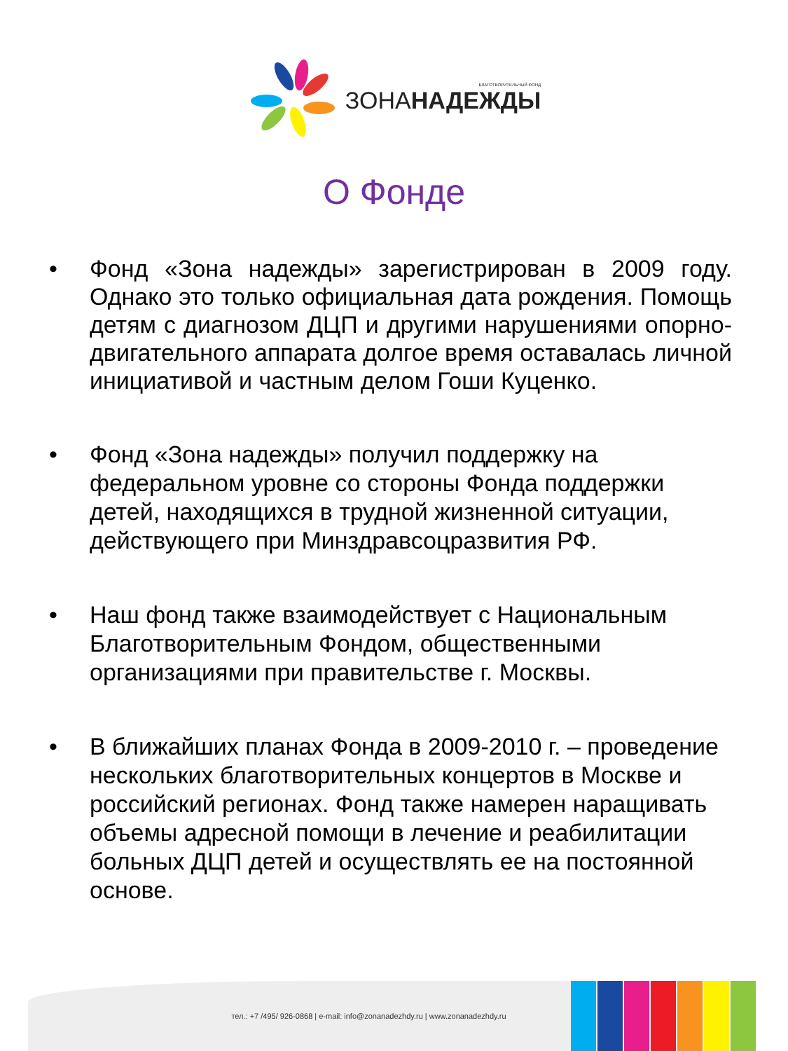БЛАГОТВОРИТЕЛЬНЫЙ ФОНД
ЗОНАНАДЕЖДЫ
О Фонде
• Фонд «Зона надежды» зарегистрирован в 2009 году. Однако это только официальная дата рождения. Помощь детям с диагнозом ДЦП и другими нарушениями опорно-двигательного аппарата долгое время оставалась личной инициативой и частным делом Гоши Куценко.
• Фонд «Зона надежды» получил поддержку на федеральном уровне со стороны Фонда поддержки детей, находящихся в трудной жизненной ситуации, действующего при Минздравсоцразвития РФ.
• Наш фонд также взаимодействует с Национальным Благотворительным Фондом, общественными организациями при правительстве г. Москвы.
• В ближайших планах Фонда в 2009-2010 г. – проведение нескольких благотворительных концертов в Москве и российский регионах. Фонд также намерен наращивать объемы адресной помощи в лечение и реабилитации больных ДЦП детей и осуществлять ее на постоянной основе.
тел.: +7 /495/ 926-0868 | e-mail: info@zonanadezhdy.ru | www.zonanadezhdy.ru